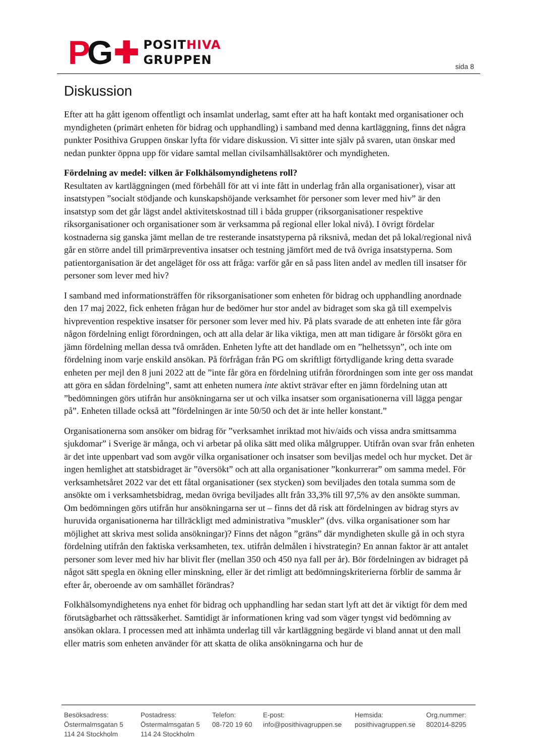PG ✚
POSITHIVA
GRUPPEN
sida 8
Diskussion
Efter att ha gått igenom offentligt och insamlat underlag, samt efter att ha haft kontakt med organisationer och myndigheten (primärt enheten för bidrag och upphandling) i samband med denna kartläggning, finns det några punkter Posithiva Gruppen önskar lyfta för vidare diskussion. Vi sitter inte själv på svaren, utan önskar med nedan punkter öppna upp för vidare samtal mellan civilsamhällsaktörer och myndigheten.
Fördelning av medel: vilken är Folkhälsomyndighetens roll?
Resultaten av kartläggningen (med förbehåll för att vi inte fått in underlag från alla organisationer), visar att insatstypen ”socialt stödjande och kunskapshöjande verksamhet för personer som lever med hiv” är den insatstyp som det går lägst andel aktivitetskostnad till i båda grupper (riksorganisationer respektive riksorganisationer och organisationer som är verksamma på regional eller lokal nivå). I övrigt fördelar kostnaderna sig ganska jämt mellan de tre resterande insatstyperna på riksnivå, medan det på lokal/regional nivå går en större andel till primärpreventiva insatser och testning jämfört med de två övriga insatstyperna. Som patientorganisation är det angeläget för oss att fråga: varför går en så pass liten andel av medlen till insatser för personer som lever med hiv?
I samband med informationsträffen för riksorganisationer som enheten för bidrag och upphandling anordnade den 17 maj 2022, fick enheten frågan hur de bedömer hur stor andel av bidraget som ska gå till exempelvis hivprevention respektive insatser för personer som lever med hiv. På plats svarade de att enheten inte får göra någon fördelning enligt förordningen, och att alla delar är lika viktiga, men att man tidigare år försökt göra en jämn fördelning mellan dessa två områden. Enheten lyfte att det handlade om en ”helhetssyn”, och inte om fördelning inom varje enskild ansökan. På förfrågan från PG om skriftligt förtydligande kring detta svarade enheten per mejl den 8 juni 2022 att de ”inte får göra en fördelning utifrån förordningen som inte ger oss mandat att göra en sådan fördelning”, samt att enheten numera inte aktivt strävar efter en jämn fördelning utan att ”bedömningen görs utifrån hur ansökningarna ser ut och vilka insatser som organisationerna vill lägga pengar på”. Enheten tillade också att ”fördelningen är inte 50/50 och det är inte heller konstant.”
Organisationerna som ansöker om bidrag för ”verksamhet inriktad mot hiv/aids och vissa andra smittsamma sjukdomar” i Sverige är många, och vi arbetar på olika sätt med olika målgrupper. Utifrån ovan svar från enheten är det inte uppenbart vad som avgör vilka organisationer och insatser som beviljas medel och hur mycket. Det är ingen hemlighet att statsbidraget är ”översökt” och att alla organisationer ”konkurrerar” om samma medel. För verksamhetsåret 2022 var det ett fåtal organisationer (sex stycken) som beviljades den totala summa som de ansökte om i verksamhetsbidrag, medan övriga beviljades allt från 33,3% till 97,5% av den ansökte summan. Om bedömningen görs utifrån hur ansökningarna ser ut – finns det då risk att fördelningen av bidrag styrs av huruvida organisationerna har tillräckligt med administrativa ”muskler” (dvs. vilka organisationer som har möjlighet att skriva mest solida ansökningar)? Finns det någon ”gräns” där myndigheten skulle gå in och styra fördelning utifrån den faktiska verksamheten, tex. utifrån delmålen i hivstrategin? En annan faktor är att antalet personer som lever med hiv har blivit fler (mellan 350 och 450 nya fall per år). Bör fördelningen av bidraget på något sätt spegla en ökning eller minskning, eller är det rimligt att bedömningskriterierna förblir de samma år efter år, oberoende av om samhället förändras?
Folkhälsomyndighetens nya enhet för bidrag och upphandling har sedan start lyft att det är viktigt för dem med förutsägbarhet och rättssäkerhet. Samtidigt är informationen kring vad som väger tyngst vid bedömning av ansökan oklara. I processen med att inhämta underlag till vår kartläggning begärde vi bland annat ut den mall eller matris som enheten använder för att skatta de olika ansökningarna och hur de
Besöksadress:
Östermalmsgatan 5
114 24 Stockholm
Postadress:
Östermalmsgatan 5
114 24 Stockholm
Telefon:
08-720 19 60
E-post:
info@posithivagruppen.se
Hemsida:
posithivagruppen.se
Org.nummer:
802014-8295